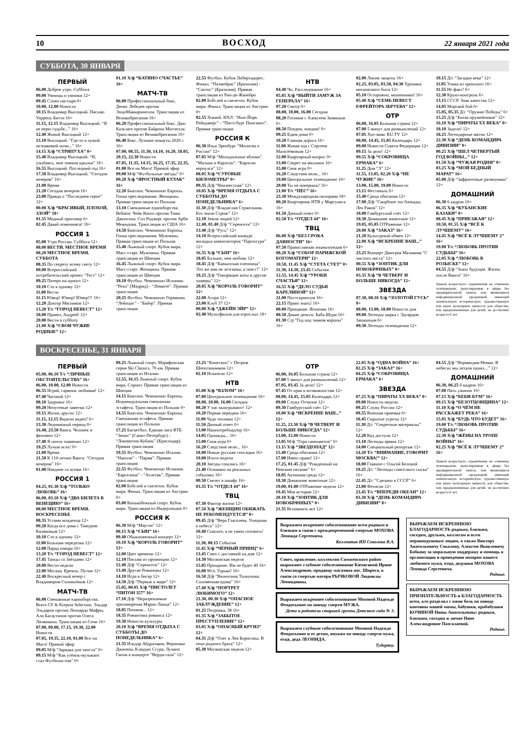10 ВОСХОД 22 января 2021 года
СУББОТА, 30 ЯНВАРЯ
ПЕРВЫЙ
06.00 Доброе утро. Суббота
09.00 Умницы и умники 12+
09.45 Слово пастыря 0+
10.00, 12.00 Новости
10.15 Владимир Высоцкий. Письмо Уоррену Битти 16+
11.15, 12.15 Владимир Высоцкий. “Я не верю судьбе...” 16+
12.40 Живой Высоцкий 12+
13.10 Высоцкий. “Где-то в чужой незнакомой ночи...” 16+
14.15 Х/ф “СТРЯПУХА” 0+
15.40 Владимир Высоцкий. “И, улыбаясь, мне ломали крылья” 16+
16.55 Высоцкий. Последний год 16+
17.50 Владимир Высоцкий. “Сегодня вечером” 16+
21.00 Время
21.20 Сегодня вечером 16+
23.00 Правда о “Последнем герое” 12+
00.00 Х/ф “КРАСИВЫЙ, ПЛОХОЙ, ЗЛОЙ” 18+
01.55 Модный приговор 6+
02.45 Давай поженимся! 16+
РОССИЯ 1
05.00 Утро России. Суббота 12+
08.00 ВЕСТИ. МЕСТНОЕ ВРЕМЯ
08.20 МЕСТНОЕ ВРЕМЯ. СУББОТА
08.35 По секрету всему свету 12+
09.00 Всероссийский потребительский проект “Тест” 12+
09.25 Пятеро на одного 12+
10.10 Сто к одному 12+
11.00 Вести
11.15 Юмор! Юмор! Юмор!!! 16+
12.20 Доктор Мясников 12+
13.20 Т/с “ГОРОД НЕВЕСТ” 12+
18.00 Привет, Андрей! 12+
20.00 Вести в субботу
21.00 Х/ф “СВОИ ЧУЖИЕ РОДНЫЕ” 12+
01.10 Х/ф “КАТИНО СЧАСТЬЕ” 16+
МАТЧ-ТВ
06.00 Профессиональный бокс. Денис Лебедев против ЭнцоМаккаринелли. Трансляция из Великобритании 16+
06.20 Профессиональный бокс. Джо Кальзаге против Байрона Митчелла. Трансляция из Великобритании 16+
06.40 Бокс. Лучшие нокауты 2020 г 16+
07.00, 08.55, 11.30, 14.10, 16.20, 18.05, 20.15, 22.30 Новости
07.05, 11.35, 14.15, 16.25, 17.35, 22.35, 01.00 Все на Матч! Прямой эфир
09.00 М/ф “Футбольные звёзды” 0+
09.20 Х/ф “ЯРОСТНЫЙ КУЛАК” 16+
12.20 Биатлон. Чемпионат Европы. Гонка преследования. Женщины. Прямая трансляция из Польши
13.10 Смешанные единоборства. Bellator. Чейк Конго против Тима Джонсона. Сол Роджерс против Арби Межидова. Трансляция из США 16+
14.50 Биатлон. Чемпионат Европы. Гонка преследования. Мужчины. Прямая трансляция из Польши
15.40 Лыжный спорт. Кубок мира. Масс-старт. Мужчины. Прямая трансляция из Швеции
16.45 Лыжный спорт. Кубок мира. Масс-старт. Женщины. Прямая трансляция из Швеции
18.10 Футбол. Чемпионат Испании. “Реал” (Мадрид) - “Леванте”. Прямая трансляция
20.25 Футбол. Чемпионат Германии. “Лейпциг” - “Байер”. Прямая трансляция
22.55 Футбол. Кубок Либертадорес. Финал. “Палмейрас” (Бразилия) - “Сантос” (Бразилия). Прямая трансляция из Рио-де-Жанейро
02.00 Бобслей и скелетон. Кубок мира. Финал. Трансляция из Австрии 0+
02.55 Хоккей. НХЛ. “Нью-Йорк Рейнджерс” - “Питтсбург Пингвинз”. Прямая трансляция
РОССИЯ К
06.30 Илья Эренбург “Молитва о России” 12+
07.05 М/ф “Молодильные яблоки”. “Малыш и Карлсон”. “Карлсон вернулся” 12+
08.05 Х/ф “СУРОВЫЕ КИЛОМЕТРЫ” 0+
09.35 Д/ф “Неизвестная” 12+
10.05 Х/ф “ВРЕМЯ ОТДЫХА С СУББОТЫ ДО ПОНЕДЕЛЬНИКА” 6+
11.30 Д/ф “Владислав Стржельчик. Его звали Стриж” 12+
12.10 Земля людей 12+
12.40, 01.40 Д/ф “Серенгети” 12+
13.40 Д/ф “Русь” 12+
14.10 Всероссийский конкурс молодых композиторов “Партитура” 12+
16.35 Х/ф “СЫН” 16+
18.05 Больше, чем любовь 12+
18.45 Д/ф “Кавказская пленница”. Это же вам не лезгинка, а твист!” 12+
19.25 Д/ф “Говорящие коты и другие химеры” 12+
20.05 Х/ф “КОРОЛЬ ГОВОРИТ” 12+
22.00 Агора 12+
23.00 Клуб 37 12+
00.00 Х/ф “ДЖЕЙН ЭЙР” 12+
02.40 Мультфильм для взрослых 18+
НТВ
04.40 Чп. Расследование 16+
05.05 Х/ф “ВЫЙТИ ЗАМУЖ ЗА ГЕНЕРАЛА” 16+
07.20 Смотр 0+
08.00, 10.00, 16.00 Сегодня
08.20 Готовим с Алексеем Зиминым 0+
08.50 Поедем, поедим! 0+
09.25 Едим дома 0+
10.20 Главная дорога 16+
11.00 Живая еда с Сергеем Малозёмовым 12+
12.00 Квартирный вопрос 0+
13.00 Секрет на миллион 16+
15.00 Своя игра 0+
16.20 Следствие вели... 16+
19.00 Центральное телевидение 16+
20.00 Ты не поверишь! 16+
21.00 Т/с “ПЁС” 16+
23.30 Международная пилорама 18+
00.20 Квартирник НТВ у Маргулиса 16+
01.50 Дачный ответ 0+
02.50 Т/с “ОТДЕЛ 44” 16+
ТВЦ
06.00 Х/ф “БЕЗ СРОКА ДАВНОСТИ” 16+
07.50 Православная энциклопедия 6+
08.20 Х/ф “СОБОР ПАРИЖСКОЙ БОГОМАТЕРИ” 12+
10.50, 11.45 Х/ф “СУЕТА СУЕТ” 0+
11.30, 14.30, 23.45 События
12.55, 14.45 Х/ф “УРОКИ СЧАСТЬЯ” 12+
16.55 Х/ф “ДЕЛО СУДЬИ КАРЕЛИНОЙ” 12+
21.00 Постскриптум 16+
22.15 Право знать! 16+
00.00 Прощание. Япончик 16+
00.50 Дикие деньги. Баба Шура 16+
01.30 С/р “Год под знаком короны” 16+
02.00 Линия защиты 16+
02.25, 03.05, 03.50, 04.30 Хроники московского быта 12+
05.10 Осторожно, мошенники! 16+
05.40 Х/ф “СЕМЬ НЕВЕСТ ЕФРЕЙТОРА ЗБРУЕВА” 12+
ОТР
06.00, 16.05 Большая страна 12+
07.00 5 минут для размышлений 12+
07.05 Хит-микс RU.TV 12+
08.00, 14.45, 15.05 Календарь 12+
09.00 Новости Совета Федерации 12+
09.15 За дело! 12+
09.55 Х/ф “СОКРОВИЩА ЕРМАКА” 6+
11.25 Дом “Э” 12+
11.55, 13.05, 02.20 Х/ф “НЕ ЧУЖИЕ” 16+
13.00, 15.00, 19.00 Новости
13.15 Фестиваль 6+
15.40 Среда обитания 12+
17.00 Д/ф “Скорбное эхо блокады. Лев Раков” 12+
18.00 Гамбургский счёт 12+
18.30 Домашние животные 12+
19.05, 05.05 ОТРажение 12+
20.00 Х/ф “ЗАКАЗ” 16+
21.20 Культурный обмен 12+
22.00 Х/ф “ИСКРЕННЕ ВАШ...” 12+
23.25 Концерт Дмитрия Маликова “С чистого листа” 12+
00.55 Х/ф “ЗОНТИК ДЛЯ НОВОБРАЧНЫХ” 0+
03.35 Х/ф “В ЧЕТВЕРГ И БОЛЬШЕ НИКОГДА” 12+
ЗВЕЗДА
07.30, 08.10 Х/ф “ЗОЛОТОЙ ГУСЬ” 0+
08.00, 13.00, 18.00 Новости дня
09.00 Легенды цирка с Эдгардом Запашным 6+
09.30 Легенды телевидения 12+
10.15 Д/с “Загадки века” 12+
11.05 Улика из прошлого 16+
11.55 Не факт! 6+
12.30 Круиз-контроль 6+
13.15 СССР. Знак качества 12+
14.05 Морской бой 6+
15.05, 05.35 Д/с “Оружие Победы” 6+
15.25 Д/ф “Битва оружейников” 12+
16.10 Х/ф “ПИРАТЫ XX ВЕКА” 0+
18.10 Задело! 12+
18.25 Легендарные матчи 12+
22.30 Х/ф “ДЕНЬ КОМАНДИРА ДИВИЗИИ” 0+
00.25 Х/ф “ШЕЛ ЧЕТВЕРТЫЙ ГОД ВОЙНЫ...” 12+
01.50 Х/ф “ЧУЖАЯ РОДНЯ” 0+
03.25 Х/ф “МОЙ БЕДНЫЙ МАРАТ” 16+
05.00 Д/ф “Зафронтовые разведчики” 12+
ДОМАШНИЙ
06.30 6 кадров 16+
06.35 Х/ф “КУБАНСКИЕ КАЗАКИ” 0+
08.45 Х/ф “ПРИЕЗЖАЯ” 12+
10.50, 01.55 Х/ф “ВСЁ К ЛУЧШЕМУ” 16+
14.45 Х/ф “ВСЁ К ЛУЧШЕМУ 2” 16+
19.00 Т/с “ЛЮБОВЬ ПРОТИВ СУДЬБЫ” 16+
22.05 Х/ф “ЛЮБОВЬ В РОЗЫСКЕ” 12+
04.55 Д/ф “Знать будущее. Жизнь после Ванги” 16+
Знаком возрастного ограничения не отмечены телепередачи, транслируемые в эфире без предварительной записи, или являющиеся информационной продукцией, имеющей значительную историческую, художественную или иную культурную ценность для общества, или предназначенные для детей, не достигших возраста 6 лет.
ВОСКРЕСЕНЬЕ, 31 ЯНВАРЯ
ПЕРВЫЙ
05.00, 06.10 Т/с “ЛИЧНЫЕ ОБСТОЯТЕЛЬСТВА” 16+
06.00, 10.00, 12.00 Новости
06.55 Играй, гармонь любимая! 12+
07.40 Часовой 12+
08.10 Здоровье 16+
09.20 Непутевые заметки 12+
10.15 Жизнь других 12+
11.15, 12.15 Видели видео? 6+
13.30 Ледниковый период 0+
16.40, 23.50 Ванга. Человек и феномен 12+
17.40 Я почти знаменит 12+
19.25 Лучше всех! 0+
21.00 Время
21.50 К 110-летию Ванги. “Сегодня вечером” 16+
01.00 Наедине со всеми 16+
РОССИЯ 1
04.25, 01.30 Х/ф “ТОЛЬКО ЛЮБОВЬ” 16+
06.00, 03.10 Х/ф “ДВА БИЛЕТА В ВЕНЕЦИЮ” 16+
08.00 МЕСТНОЕ ВРЕМЯ. ВОСКРЕСЕНЬЕ
08.35 Устами младенца 12+
09.20 Когда все дома с Тимуром Кизяковым 12+
10.10 Сто к одному 12+
11.00 Большая переделка 12+
12.00 Парад юмора 16+
13.20 Т/с “ГОРОД НЕВЕСТ” 12+
17.45 Танцы со Звёздами 12+
20.00 Вести недели
22.00 Москва. Кремль. Путин 12+
22.40 Воскресный вечер с Владимиром Соловьёвым 12+
МАТЧ-ТВ
06.00 Смешанные единоборства. Brave CF & Krepost Selection. Эльдар Эльдаров против Леонардо Мафры. Али Багаутинов против Олега Личковахи. Трансляция из Сочи 16+
07.00, 09.00, 17.15, 19.30, 22.00 Новости
07.05, 19.35, 22.10, 01.00 Все на Матч! Прямой эфир
09.05 М/ф “Зарядка для хвоста” 0+
09.15 М/ф “Как утёнок-музыкант стал Футболистом” 0+
09.25 Лыжный спорт. Марафонская серия Ski Classics. 70 км. Прямая трансляция из Италии
12.55, 16.15 Лыжный спорт. Кубок мира. Спринт. Прямая трансляция из Швеции
14.15 Биатлон. Чемпионат Европы. Индивидуальная смешанная эстафета. Трансляция из Польши 0+
14.55 Биатлон. Чемпионат Европы. Смешанная эстафета. Прямая трансляция из Польши
17.25 Баскетбол. Единая лига ВТБ. “Зенит” (Санкт-Петербург) - “Локомотив-Кубань” (Краснодар). Прямая трансляция
19.55 Футбол. Чемпионат Италии. “Наполи” - “Парма”. Прямая трансляция
22.55 Футбол. Чемпионат Испании. “Барселона” - “Атлетик”. Прямая трансляция
02.00 Бобслей и скелетон. Кубок мира. Финал. Трансляция из Австрии 0+
03.00 Конькобежный спорт. Кубок мира. Трансляция из Нидерландов 0+
РОССИЯ К
06.30 М/ф “Маугли” 12+
08.15 Х/ф “СЫН” 16+
09.40 Обыкновенный концерт 12+
10.10 Х/ф “КОРОЛЬ ГОВОРИТ” 12+
12.00 Цвет времени 12+
12.10 Письма из провинции 12+
12.40 Д/ф “Серенгети” 12+
13.40 Другие Романовы 12+
14.10 Игра в бисер 12+
14.50 Д/ф “Первые в мире” 12+
15.05, 00.05 Х/ф “ПИСТОЛЕТ “ПИТОН 357” 16+
17.10 Д/ф “Неразрешимые противоречия Марио Ланца” 12+
18.05 Пешком... 12+
18.35 Романтика романса 12+
19.30 Новости культуры
20.10 Х/ф “ВРЕМЯ ОТДЫХА С СУББОТЫ ДО ПОНЕДЕЛЬНИКА” 6+
21.35 Ильдар Абдразаков, Вероника Джиоева, Клаудио Сгура, Лучано Ганчи в концерте “Верди-гала” 12+
23.25 “Кинескоп” с Петром Шепотинником 12+
02.10 Искатели 12+
НТВ
05.00 Х/ф “ВЗЛОМ” 16+
07.00 Центральное телевидение 16+
08.00, 10.00, 16.00 Сегодня
08.20 У нас выигрывают! 12+
10.20 Первая передача 16+
11.00 Чудо техники 12+
11.50 Дачный ответ 0+
13.00 Нашпотребнадзор 16+
14.05 Однажды... 16+
15.00 Своя игра 0+
16.20 Следствие вели... 16+
18.00 Новые русские сенсации 16+
19.00 Итоги недели
20.10 Звезды сошлись 16+
21.40 Основано на реальных событиях 16+
00.50 Скелет в шкафу 16+
03.35 Т/с “ОТДЕЛ 44” 16+
ТВЦ
07.30 Фактор жизни 12+
07.50 Х/ф “ЖЕНЩИН ОБИЖАТЬ НЕ РЕКОМЕНДУЕТСЯ” 0+
09.45 Д/ф “Вера Глаголева. Ушедшая в небеса” 12+
10.40 Спасите, я не умею готовить! 12+
11.30, 00.15 События
11.45 Х/ф “ЧЁРНЫЙ ПРИНЦ” 6+
13.45 Смех с доставкой на дом 12+
14.30 Московская неделя
15.05 Прощание. Им не будет 40 16+
16.00 90-е. Горько! 16+
16.50 Д/ф “Валентина Толкунова. Соломенная вдова” 16+
17.40 Х/ф “ПОРТРЕТ ЛЮБИМОГО” 12+
21.30, 00.30 Х/ф “ОПАСНОЕ ЗАБЛУЖДЕНИЕ” 12+
01.25 Петровка, 38 16+
01.35 Х/ф “ЗАБЫТОЕ ПРЕСТУПЛЕНИЕ” 12+
03.05 Х/ф “ОПАСНЫЙ КРУИЗ” 12+
04.35 Д/ф “Олег и Лев Борисовы. В тени родного брата” 12+
05.30 Московская неделя 12+
ОТР
06.00, 16.05 Большая страна 12+
07.00 5 минут для размышлений 12+
07.05, 03.45 За дело! 12+
07.45 От прав к возможностям 12+
08.00, 14.45, 15.05 Календарь 12+
09.00 Служу Отчизне 12+
09.30 Гамбургский счёт 12+
10.00 Х/ф “ИСКРЕННЕ ВАШ...” 12+
11.25, 23.30 Х/ф “В ЧЕТВЕРГ И БОЛЬШЕ НИКОГДА” 12+
13.00, 15.00 Новости
13.05 М/ф “Гора самоцветов” 0+
13.15 Х/ф “ЗВЕЗДОПАД” 12+
15.40 Среда обитания 12+
17.00 Имею право! 12+
17.25, 01.45 Д/ф “Рожденный на Невском пятачке” 6+
18.05 Активная среда 12+
18.30 Домашние животные 12+
19.00, 01.00 ОТРажение недели 12+
19.45 Моя история 12+
20.10 Х/ф “ЗОНТИК ДЛЯ НОВОБРАЧНЫХ” 0+
21.35 Вспомнить всё 12+
22.05 Х/ф “ОДНА ВОЙНА” 16+
02.25 Х/ф “ЗАКАЗ” 16+
04.25 Х/ф “СОКРОВИЩА ЕРМАКА” 6+
ЗВЕЗДА
07.25 Х/ф “ПИРАТЫ XX ВЕКА” 0+
09.00 Новости недели
09.25 Служу России 12+
09.55 Военная приемка 6+
10.45 Скрытые угрозы 12+
11.30 Д/с “Секретные материалы” 12+
12.20 Код доступа 12+
13.10 Легенды армии 12+
14.00 Специальный репортаж 12+
14.20 Т/с “ВНИМАНИЕ, ГОВОРИТ МОСКВА!” 12+
18.00 Главное с Ольгой Беловой
19.25 Д/с “Легенды советского сыска” 16+
22.45 Д/с “Сделано в СССР” 6+
23.00 Фетисов 12+
23.45 Т/с “ВПЕРЕДИ ОКЕАН” 12+
03.30 Х/ф “ДЕНЬ КОМАНДИРА ДИВИЗИИ” 0+
04.55 Д/ф “Нормандия-Неман. В небесах мы летали одних...” 12+
ДОМАШНИЙ
06.30, 06.25 6 кадров 16+
07.00 Пять ужинов 16+
07.15 Х/ф “БЕБИ-БУМ” 16+
09.15 Х/ф “БЕЗОТЦОВЩИНА” 12+
11.10 Х/ф “О ЧЁМ НЕ РАССКАЖЕТ РЕКА” 16+
15.05 Х/ф “БУДЬ ЧТО БУДЕТ” 16+
19.00 Т/с “ЛЮБОВЬ ПРОТИВ СУДЬБЫ” 16+
22.30 Х/ф “ЖЁНЫ НА ТРОПЕ ВОЙНЫ” 16+
02.25 Х/ф “ВСЁ К ЛУЧШЕМУ 2” 16+
Знаком возрастного ограничения не отмечены телепередачи, транслируемые в эфире без предварительной записи, или являющиеся информационной продукцией, имеющей значительную историческую, художественную или иную культурную ценность для общества, или предназначенные для детей, не достигших возраста 6 лет.
Выражаем искреннее соболезнование всем родным и близким в связи с преждевременной смертью МОХОВА Леонида Сергеевича.
Коллектив ИП Соколова В.А.
Совет, правление, коллектив Сямженского райпо выражают глубокое соболезнование Кичигиной Ирине Александровне, продавцу магазина пос. Ширега, в связи со смертью матери РЫЧКОВОЙ Людмилы Леонидовны.
Выражаем искреннее соболезнование Моховой Надежде Феодосьевне по поводу смерти МУЖА.
Дети и родители старшей группы Детского сада № 3.
Выражаем глубокое соболезнование Моховой Надежде Феодосьевне и ее детям, внукам по поводу смерти мужа, отца, деда ЛЕОНИДА.
Тудоряну.
ВЫРАЖАЕМ ИСКРЕННЮЮ БЛАГОДАРНОСТЬ родным, близким, соседям, друзьям, коллегам и всем неравнодушным людям, а также Виктору Анатольевичу Соколову, Алексею Яковлевичу Бобкову за моральную поддержку и помощь в организации и проведении похорон нашего любимого мужа, отца, дедушки МОХОВА Леонида Сергеевича.
Родные.
ВЫРАЖАЕМ ИСКРЕННЮЮ ПРИЗНАТЕЛЬНОСТЬ и БЛАГОДАРНОСТЬ всем, кто разделил с нами боль по поводу кончины нашей мамы, бабушки, прабабушки КОЧИНОЙ Нины Анатольевны: родным, близким, соседям и лично Нине Александровне Пазгалаевой.
Родные.